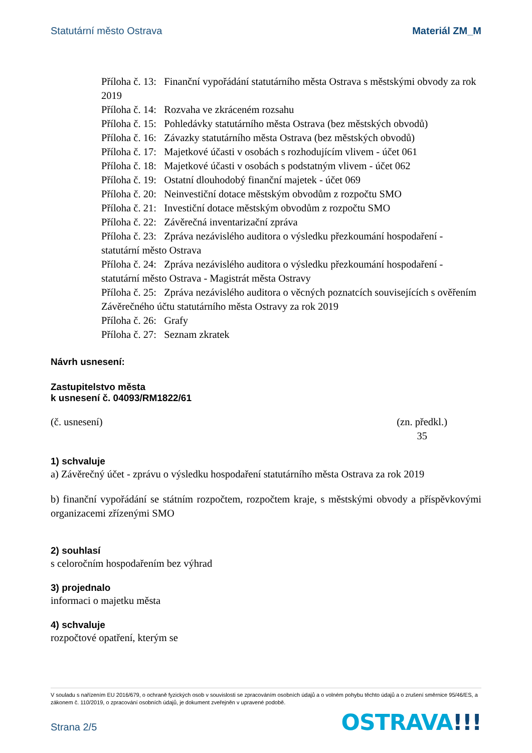Statutární město Ostrava Materiál ZM_M
Příloha č. 13: Finanční vypořádání statutárního města Ostrava s městskými obvody za rok 2019
Příloha č. 14: Rozvaha ve zkráceném rozsahu
Příloha č. 15: Pohledávky statutárního města Ostrava (bez městských obvodů)
Příloha č. 16: Závazky statutárního města Ostrava (bez městských obvodů)
Příloha č. 17: Majetkové účasti v osobách s rozhodujícím vlivem - účet 061
Příloha č. 18: Majetkové účasti v osobách s podstatným vlivem - účet 062
Příloha č. 19: Ostatní dlouhodobý finanční majetek - účet 069
Příloha č. 20: Neinvestiční dotace městským obvodům z rozpočtu SMO
Příloha č. 21: Investiční dotace městským obvodům z rozpočtu SMO
Příloha č. 22: Závěrečná inventarizační zpráva
Příloha č. 23: Zpráva nezávislého auditora o výsledku přezkoumání hospodaření - statutární město Ostrava
Příloha č. 24: Zpráva nezávislého auditora o výsledku přezkoumání hospodaření - statutární město Ostrava - Magistrát města Ostravy
Příloha č. 25: Zpráva nezávislého auditora o věcných poznatcích souvisejících s ověřením Závěrečného účtu statutárního města Ostravy za rok 2019
Příloha č. 26: Grafy
Příloha č. 27: Seznam zkratek
Návrh usnesení:
Zastupitelstvo města
k usnesení č. 04093/RM1822/61
(č. usnesení) (zn. předkl.)
35
1) schvaluje
a) Závěrečný účet - zprávu o výsledku hospodaření statutárního města Ostrava za rok 2019
b) finanční vypořádání se státním rozpočtem, rozpočtem kraje, s městskými obvody a příspěvkovými organizacemi zřízenými SMO
2) souhlasí
s celoročním hospodařením bez výhrad
3) projednalo
informaci o majetku města
4) schvaluje
rozpočtové opatření, kterým se
V souladu s nařízením EU 2016/679, o ochraně fyzických osob v souvislosti se zpracováním osobních údajů a o volném pohybu těchto údajů a o zrušení směrnice 95/46/ES, a zákonem č. 110/2019, o zpracování osobních údajů, je dokument zveřejněn v upravené podobě.
Strana 2/5 OSTRAVA!!!